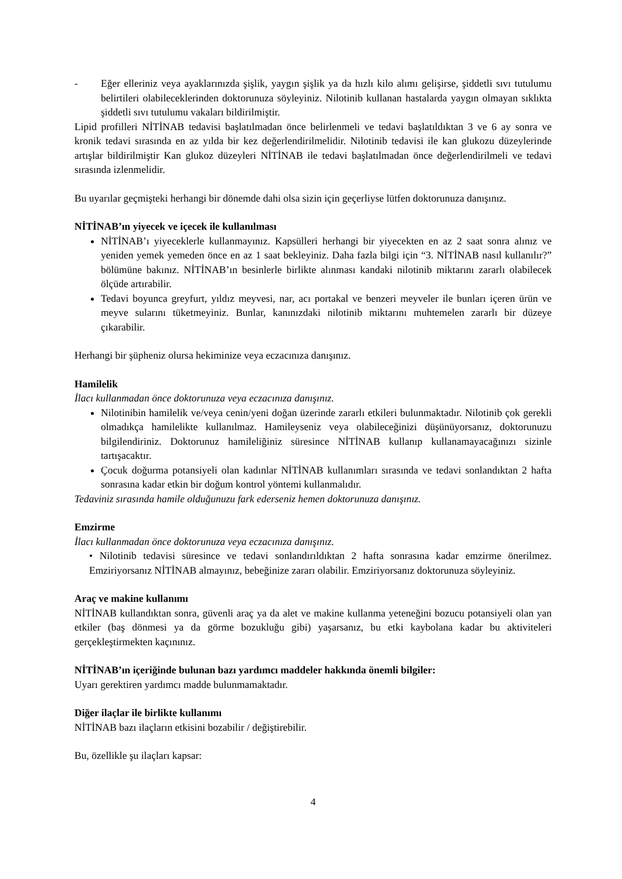- Eğer elleriniz veya ayaklarınızda şişlik, yaygın şişlik ya da hızlı kilo alımı gelişirse, şiddetli sıvı tutulumu belirtileri olabileceklerinden doktorunuza söyleyiniz. Nilotinib kullanan hastalarda yaygın olmayan sıklıkta şiddetli sıvı tutulumu vakaları bildirilmiştir.
Lipid profilleri NİTİNAB tedavisi başlatılmadan önce belirlenmeli ve tedavi başlatıldıktan 3 ve 6 ay sonra ve kronik tedavi sırasında en az yılda bir kez değerlendirilmelidir. Nilotinib tedavisi ile kan glukozu düzeylerinde artışlar bildirilmiştir Kan glukoz düzeyleri NİTİNAB ile tedavi başlatılmadan önce değerlendirilmeli ve tedavi sırasında izlenmelidir.
Bu uyarılar geçmişteki herhangi bir dönemde dahi olsa sizin için geçerliyse lütfen doktorunuza danışınız.
NİTİNAB’ın yiyecek ve içecek ile kullanılması
NİTİNAB’ı yiyeceklerle kullanmayınız. Kapsülleri herhangi bir yiyecekten en az 2 saat sonra alınız ve yeniden yemek yemeden önce en az 1 saat bekleyiniz. Daha fazla bilgi için “3. NİTİNAB nasıl kullanılır?” bölümüne bakınız. NİTİNAB’ın besinlerle birlikte alınması kandaki nilotinib miktarını zararlı olabilecek ölçüde artırabilir.
Tedavi boyunca greyfurt, yıldız meyvesi, nar, acı portakal ve benzeri meyveler ile bunları içeren ürün ve meyve sularını tüketmeyiniz. Bunlar, kanınızdaki nilotinib miktarını muhtemelen zararlı bir düzeye çıkarabilir.
Herhangi bir şüpheniz olursa hekiminize veya eczacınıza danışınız.
Hamilelik
İlacı kullanmadan önce doktorunuza veya eczacınıza danışınız.
Nilotinibin hamilelik ve/veya cenin/yeni doğan üzerinde zararlı etkileri bulunmaktadır. Nilotinib çok gerekli olmadıkça hamilelikte kullanılmaz. Hamileyseniz veya olabileceğinizi düşünüyorsanız, doktorunuzu bilgilendiriniz. Doktorunuz hamileliğiniz süresince NİTİNAB kullanıp kullanamayacağınızı sizinle tartışacaktır.
Çocuk doğurma potansiyeli olan kadınlar NİTİNAB kullanımları sırasında ve tedavi sonlandıktan 2 hafta sonrasına kadar etkin bir doğum kontrol yöntemi kullanmalıdır.
Tedaviniz sırasında hamile olduğunuzu fark ederseniz hemen doktorunuza danışınız.
Emzirme
İlacı kullanmadan önce doktorunuza veya eczacınıza danışınız.
• Nilotinib tedavisi süresince ve tedavi sonlandırıldıktan 2 hafta sonrasına kadar emzirme önerilmez. Emziriyorsanız NİTİNAB almayınız, bebeğinize zararı olabilir. Emziriyorsanız doktorunuza söyleyiniz.
Araç ve makine kullanımı
NİTİNAB kullandıktan sonra, güvenli araç ya da alet ve makine kullanma yeteneğini bozucu potansiyeli olan yan etkiler (baş dönmesi ya da görme bozukluğu gibi) yaşarsanız, bu etki kaybolana kadar bu aktiviteleri gerçekleştirmekten kaçınınız.
NİTİNAB’ın içeriğinde bulunan bazı yardımcı maddeler hakkında önemli bilgiler:
Uyarı gerektiren yardımcı madde bulunmamaktadır.
Diğer ilaçlar ile birlikte kullanımı
NİTİNAB bazı ilaçların etkisini bozabilir / değiştirebilir.
Bu, özellikle şu ilaçları kapsar:
4